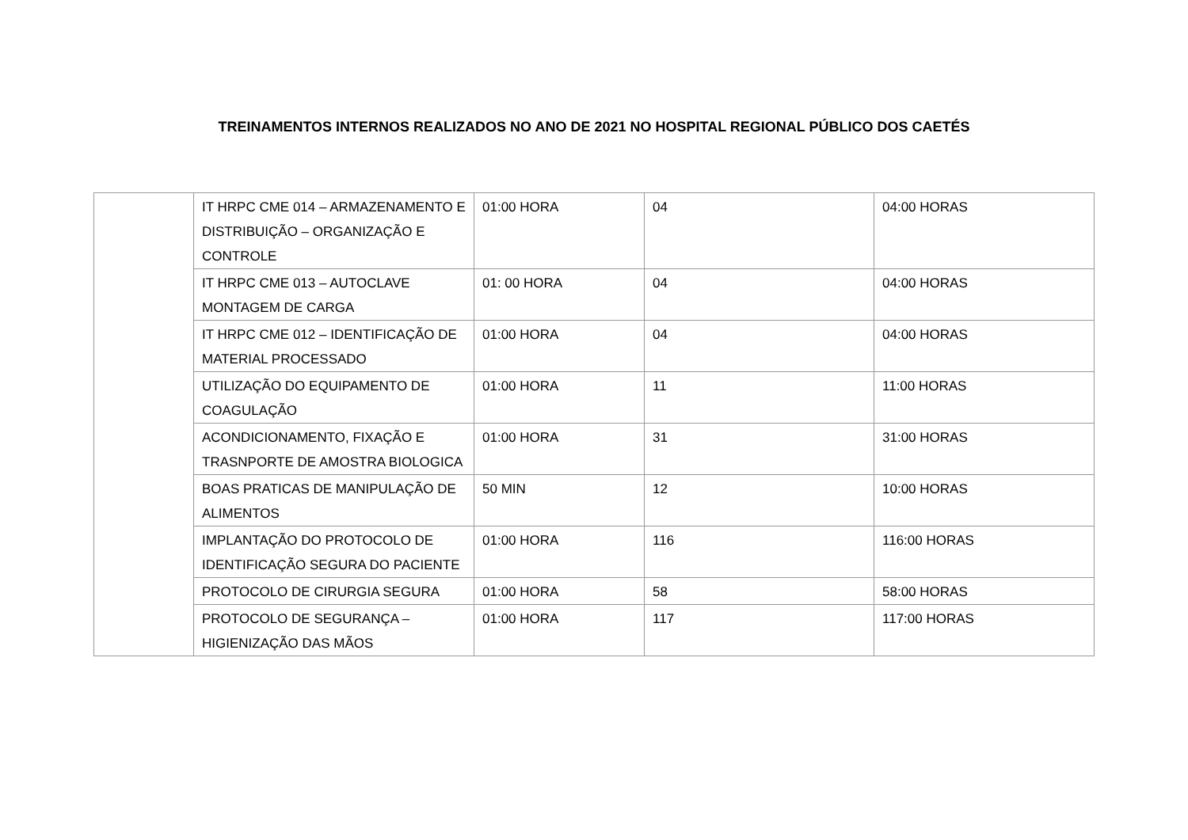TREINAMENTOS INTERNOS REALIZADOS NO ANO DE 2021 NO HOSPITAL REGIONAL PÚBLICO DOS CAETÉS
| | IT HRPC CME 014 – ARMAZENAMENTO E DISTRIBUIÇÃO – ORGANIZAÇÃO E CONTROLE | 01:00 HORA | 04 | 04:00 HORAS |
| | IT HRPC CME 013 – AUTOCLAVE MONTAGEM DE CARGA | 01: 00 HORA | 04 | 04:00 HORAS |
| | IT HRPC CME 012 – IDENTIFICAÇÃO DE MATERIAL PROCESSADO | 01:00 HORA | 04 | 04:00 HORAS |
| | UTILIZAÇÃO DO EQUIPAMENTO DE COAGULAÇÃO | 01:00 HORA | 11 | 11:00 HORAS |
| | ACONDICIONAMENTO, FIXAÇÃO E TRASNPORTE DE AMOSTRA BIOLOGICA | 01:00 HORA | 31 | 31:00 HORAS |
| | BOAS PRATICAS DE MANIPULAÇÃO DE ALIMENTOS | 50 MIN | 12 | 10:00 HORAS |
| | IMPLANTAÇÃO DO PROTOCOLO DE IDENTIFICAÇÃO SEGURA DO PACIENTE | 01:00 HORA | 116 | 116:00 HORAS |
| | PROTOCOLO DE CIRURGIA SEGURA | 01:00 HORA | 58 | 58:00 HORAS |
| | PROTOCOLO DE SEGURANÇA – HIGIENIZAÇÃO DAS MÃOS | 01:00 HORA | 117 | 117:00 HORAS |